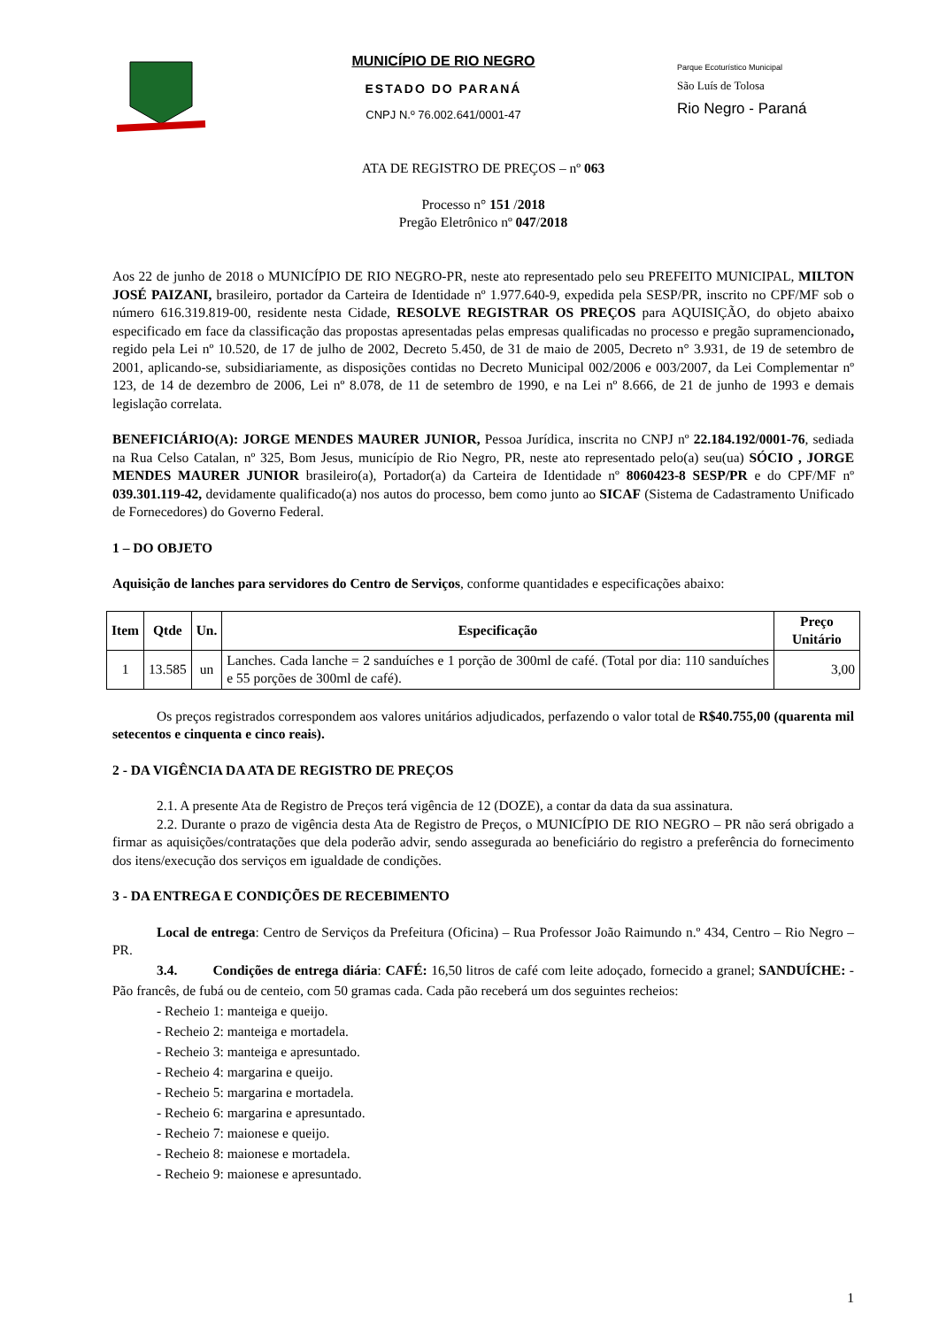MUNICÍPIO DE RIO NEGRO
ESTADO DO PARANÁ
CNPJ N.º 76.002.641/0001-47
Parque Ecoturístico Municipal
São Luís de Tolosa
Rio Negro - Paraná
ATA DE REGISTRO DE PREÇOS – nº 063
Processo n° 151 /2018
Pregão Eletrônico nº 047/2018
Aos 22 de junho de 2018 o MUNICÍPIO DE RIO NEGRO-PR, neste ato representado pelo seu PREFEITO MUNICIPAL, MILTON JOSÉ PAIZANI, brasileiro, portador da Carteira de Identidade nº 1.977.640-9, expedida pela SESP/PR, inscrito no CPF/MF sob o número 616.319.819-00, residente nesta Cidade, RESOLVE REGISTRAR OS PREÇOS para AQUISIÇÃO, do objeto abaixo especificado em face da classificação das propostas apresentadas pelas empresas qualificadas no processo e pregão supramencionado, regido pela Lei nº 10.520, de 17 de julho de 2002, Decreto 5.450, de 31 de maio de 2005, Decreto n° 3.931, de 19 de setembro de 2001, aplicando-se, subsidiariamente, as disposições contidas no Decreto Municipal 002/2006 e 003/2007, da Lei Complementar nº 123, de 14 de dezembro de 2006, Lei nº 8.078, de 11 de setembro de 1990, e na Lei nº 8.666, de 21 de junho de 1993 e demais legislação correlata.
BENEFICIÁRIO(A): JORGE MENDES MAURER JUNIOR, Pessoa Jurídica, inscrita no CNPJ nº 22.184.192/0001-76, sediada na Rua Celso Catalan, nº 325, Bom Jesus, município de Rio Negro, PR, neste ato representado pelo(a) seu(ua) SÓCIO , JORGE MENDES MAURER JUNIOR brasileiro(a), Portador(a) da Carteira de Identidade nº 8060423-8 SESP/PR e do CPF/MF nº 039.301.119-42, devidamente qualificado(a) nos autos do processo, bem como junto ao SICAF (Sistema de Cadastramento Unificado de Fornecedores) do Governo Federal.
1 – DO OBJETO
Aquisição de lanches para servidores do Centro de Serviços, conforme quantidades e especificações abaixo:
| Item | Qtde | Un. | Especificação | Preço Unitário |
| --- | --- | --- | --- | --- |
| 1 | 13.585 | un | Lanches. Cada lanche = 2 sanduíches e 1 porção de 300ml de café. (Total por dia: 110 sanduíches e 55 porções de 300ml de café). | 3,00 |
Os preços registrados correspondem aos valores unitários adjudicados, perfazendo o valor total de R$40.755,00 (quarenta mil setecentos e cinquenta e cinco reais).
2 - DA VIGÊNCIA DA ATA DE REGISTRO DE PREÇOS
2.1. A presente Ata de Registro de Preços terá vigência de 12 (DOZE), a contar da data da sua assinatura.
2.2. Durante o prazo de vigência desta Ata de Registro de Preços, o MUNICÍPIO DE RIO NEGRO – PR não será obrigado a firmar as aquisições/contratações que dela poderão advir, sendo assegurada ao beneficiário do registro a preferência do fornecimento dos itens/execução dos serviços em igualdade de condições.
3 - DA ENTREGA E CONDIÇÕES DE RECEBIMENTO
Local de entrega: Centro de Serviços da Prefeitura (Oficina) – Rua Professor João Raimundo n.º 434, Centro – Rio Negro –PR.
3.4. Condições de entrega diária: CAFÉ: 16,50 litros de café com leite adoçado, fornecido a granel; SANDUÍCHE: - Pão francês, de fubá ou de centeio, com 50 gramas cada. Cada pão receberá um dos seguintes recheios:
- Recheio 1: manteiga e queijo.
- Recheio 2: manteiga e mortadela.
- Recheio 3: manteiga e apresuntado.
- Recheio 4: margarina e queijo.
- Recheio 5: margarina e mortadela.
- Recheio 6: margarina e apresuntado.
- Recheio 7: maionese e queijo.
- Recheio 8: maionese e mortadela.
- Recheio 9: maionese e apresuntado.
1